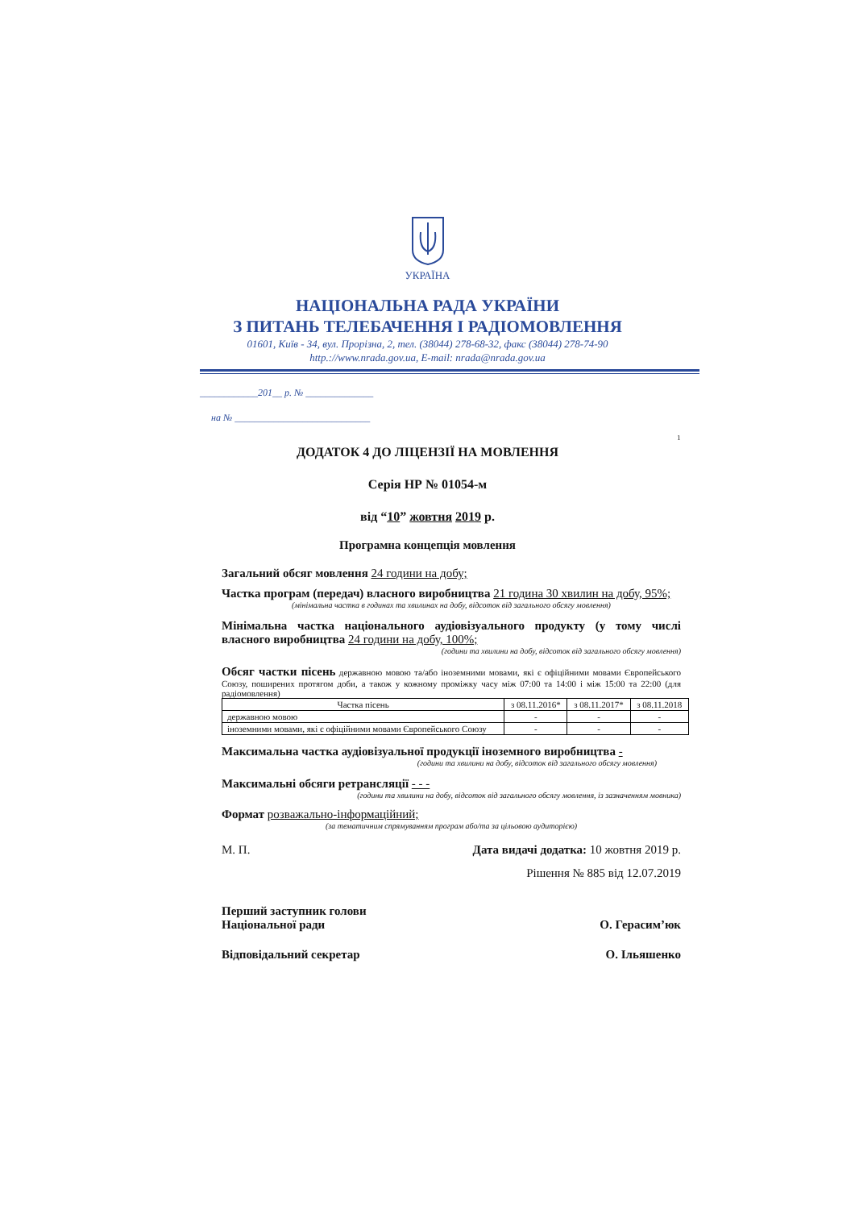УКРАЇНА
НАЦІОНАЛЬНА РАДА УКРАЇНИ
З ПИТАНЬ ТЕЛЕБАЧЕННЯ І РАДІОМОВЛЕННЯ
01601, Київ - 34, вул. Прорізна, 2, тел. (38044) 278-68-32, факс (38044) 278-74-90
http.://www.nrada.gov.ua, E-mail: nrada@nrada.gov.ua
____________201__ р. № ______________
на № ____________________________
1
ДОДАТОК 4 ДО ЛІЦЕНЗІЇ НА МОВЛЕННЯ
Серія НР № 01054-м
від “10” жовтня 2019 р.
Програмна концепція мовлення
Загальний обсяг мовлення 24 години на добу;
Частка програм (передач) власного виробництва 21 година 30 хвилин на добу, 95%;
(мінімальна частка в годинах та хвилинах на добу, відсоток від загального обсягу мовлення)
Мінімальна частка національного аудіовізуального продукту (у тому числі власного виробництва 24 години на добу, 100%;
(години та хвилини на добу, відсоток від загального обсягу мовлення)
Обсяг частки пісень державною мовою та/або іноземними мовами, які є офіційними мовами Європейського Союзу, поширених протягом доби, а також у кожному проміжку часу між 07:00 та 14:00 і між 15:00 та 22:00 (для радіомовлення)
| Частка пісень | з 08.11.2016* | з 08.11.2017* | з 08.11.2018 |
| --- | --- | --- | --- |
| державною мовою | - | - | - |
| іноземними мовами, які є офіційними мовами Європейського Союзу | - | - | - |
Максимальна частка аудіовізуальної продукції іноземного виробництва -
(години та хвилини на добу, відсоток від загального обсягу мовлення)
Максимальні обсяги ретрансляції - - -
(години та хвилини на добу, відсоток від загального обсягу мовлення, із зазначенням мовника)
Формат розважально-інформаційний;
(за тематичним спрямуванням програм або/та за цільовою аудиторією)
М. П. Дата видачі додатка: 10 жовтня 2019 р.
Рішення № 885 від 12.07.2019
Перший заступник голови
Національної ради О. Герасим’юк
Відповідальний секретар О. Ільяшенко